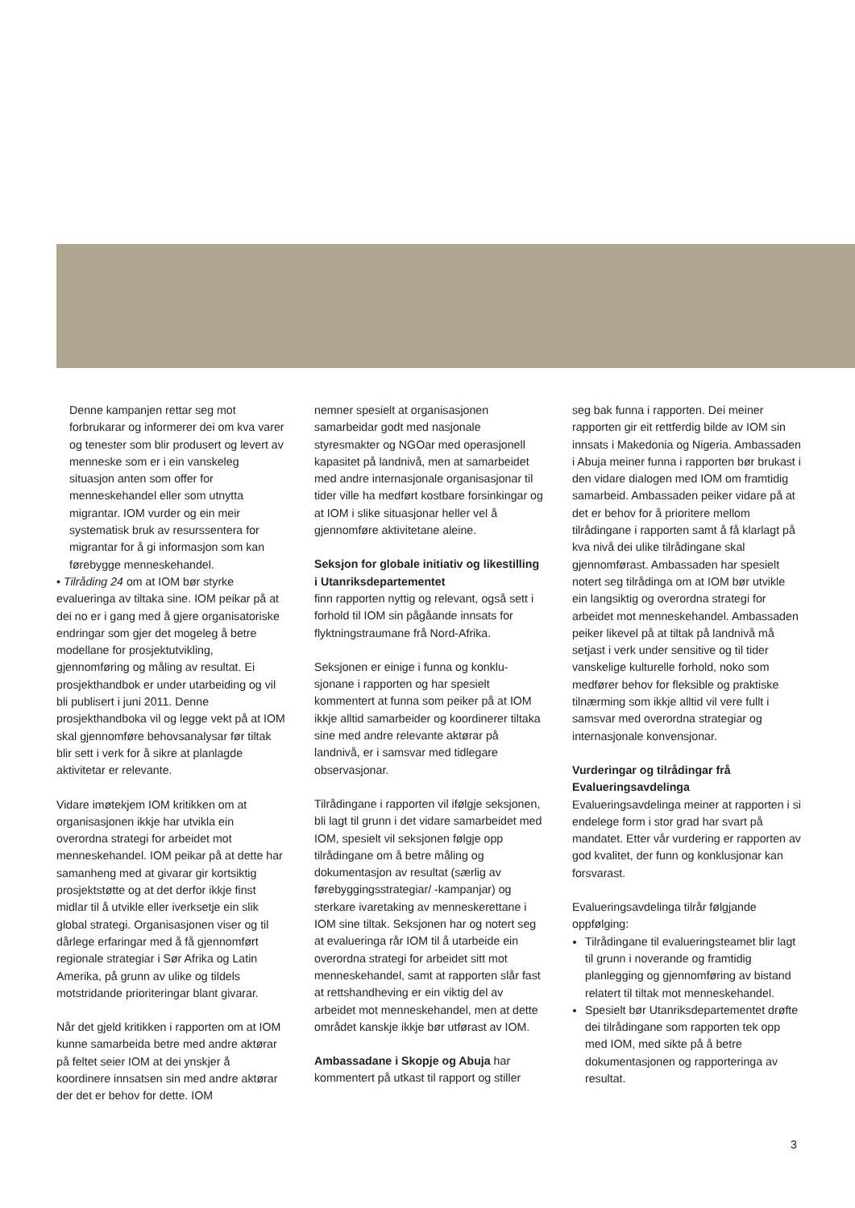Denne kampanjen rettar seg mot forbrukarar og informerer dei om kva varer og tenester som blir produsert og levert av menneske som er i ein vanskeleg situasjon anten som offer for menneskehandel eller som utnytta migrantar. IOM vurder og ein meir systematisk bruk av resurssentera for migrantar for å gi informasjon som kan førebygge menneskehandel.
• Tilråding 24 om at IOM bør styrke evalueringa av tiltaka sine. IOM peikar på at dei no er i gang med å gjere organisatoriske endringar som gjer det mogeleg å betre modellane for prosjektutvikling, gjennomføring og måling av resultat. Ei prosjekthandbok er under utarbeiding og vil bli publisert i juni 2011. Denne prosjekthandboka vil og legge vekt på at IOM skal gjennom­føre behovsanalysar før tiltak blir sett i verk for å sikre at planlagde aktivitetar er relevante.
Vidare imøtekjem IOM kritikken om at organisasjonen ikkje har utvikla ein overordna strategi for arbeidet mot menneskehandel. IOM peikar på at dette har samanheng med at givarar gir kortsiktig prosjektstøtte og at det derfor ikkje finst midlar til å utvikle eller iverksetje ein slik global strategi. Organi­sasjonen viser og til dårlege erfaringar med å få gjennomført regionale strategiar i Sør Afrika og Latin Amerika, på grunn av ulike og tildels motstridande prioriteringar blant givarar.
Når det gjeld kritikken i rapporten om at IOM kunne samarbeida betre med andre aktørar på feltet seier IOM at dei ynskjer å koordinere innsatsen sin med andre aktørar der det er behov for dette. IOM
nemner spesielt at organisasjonen samarbeidar godt med nasjonale styresmakter og NGOar med operasjonell kapasitet på landnivå, men at samarbei­det med andre internasjonale organisa­sjonar til tider ville ha medført kostbare forsinkingar og at IOM i slike situasjonar heller vel å gjennomføre aktivitetane aleine.
Seksjon for globale initiativ og likestilling i Utanriksdepartementet
finn rapporten nyttig og relevant, også sett i forhold til IOM sin pågåande innsats for flyktningstraumane frå Nord-Afrika.
Seksjonen er einige i funna og konklu­sjonane i rapporten og har spesielt kommentert at funna som peiker på at IOM ikkje alltid samarbeider og koordine­rer tiltaka sine med andre relevante aktørar på landnivå, er i samsvar med tidlegare observasjonar.
Tilrådingane i rapporten vil ifølgje seksjonen, bli lagt til grunn i det vidare samarbeidet med IOM, spesielt vil seksjonen følgje opp tilrådingane om å betre måling og dokumentasjon av resultat (særlig av førebyggingsstrategiar/ -kampanjar) og sterkare ivaretaking av menneskerettane i IOM sine tiltak. Seksjonen har og notert seg at evalueringa rår IOM til å utarbeide ein overordna strategi for arbeidet sitt mot menneske­handel, samt at rapporten slår fast at rettshandheving er ein viktig del av arbeidet mot menneskehandel, men at dette området kanskje ikkje bør utførast av IOM.
Ambassadane i Skopje og Abuja har kommentert på utkast til rapport og stiller
seg bak funna i rapporten. Dei meiner rapporten gir eit rettferdig bilde av IOM sin innsats i Makedonia og Nigeria. Ambassaden i Abuja meiner funna i rapporten bør brukast i den vidare dialogen med IOM om framtidig sam­arbeid. Ambassaden peiker vidare på at det er behov for å prioritere mellom tilrådingane i rapporten samt å få klarlagt på kva nivå dei ulike tilrådingane skal gjennomførast. Ambassaden har spesielt notert seg tilrådinga om at IOM bør utvikle ein langsiktig og overordna strategi for arbeidet mot menneskehandel. Ambassaden peiker likevel på at tiltak på landnivå må setjast i verk under sensitive og til tider vanskelige kulturelle forhold, noko som medfører behov for fleksible og praktiske tilnærming som ikkje alltid vil vere fullt i samsvar med overordna strategiar og internasjonale konvensjonar.
Vurderingar og tilrådingar frå Evalueringsavdelinga
Evalueringsavdelinga meiner at rapporten i si endelege form i stor grad har svart på mandatet. Etter vår vurdering er rapporten av god kvalitet, der funn og konklusjonar kan forsvarast.
Evalueringsavdelinga tilrår følgjande oppfølging:
Tilrådingane til evalueringsteamet blir lagt til grunn i noverande og framtidig planlegging og gjennomføring av bistand relatert til tiltak mot menneskehandel.
Spesielt bør Utanriksdepartementet drøfte dei tilrådingane som rapporten tek opp med IOM, med sikte på å betre dokumentasjonen og rapporteringa av resultat.
3